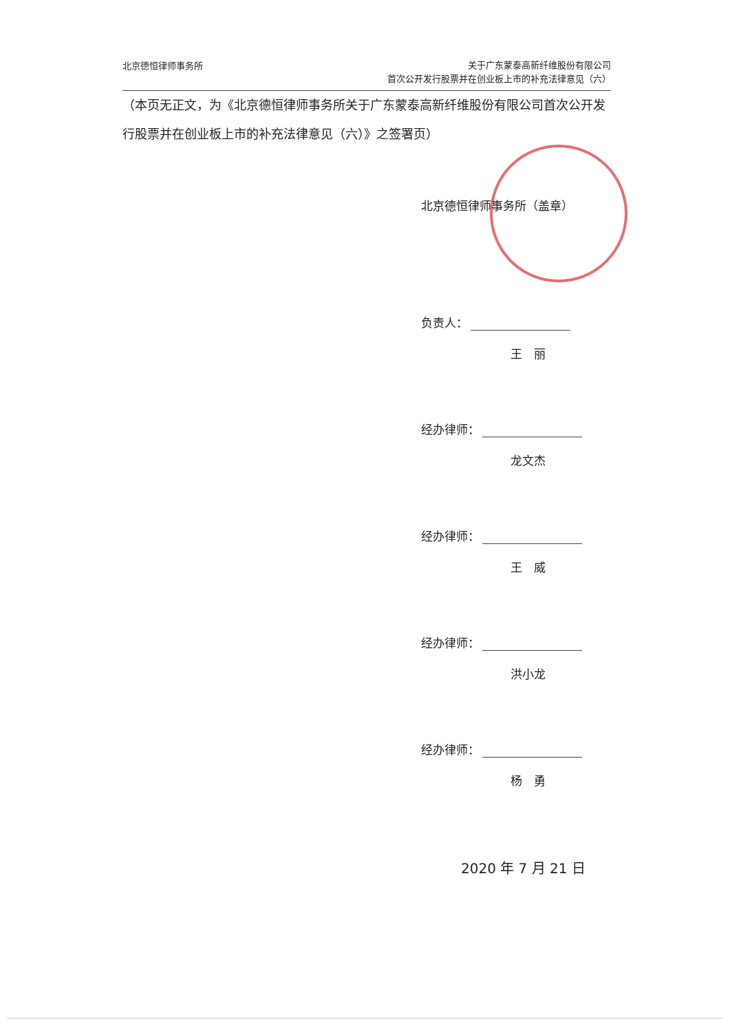北京德恒律师事务所
关于广东蒙泰高新纤维股份有限公司
首次公开发行股票并在创业板上市的补充法律意见（六）
（本页无正文，为《北京德恒律师事务所关于广东蒙泰高新纤维股份有限公司首次公开发行股票并在创业板上市的补充法律意见（六）》之签署页）
北京德恒律师事务所（盖章）
负责人：
王　丽
经办律师：
龙文杰
经办律师：
王　威
经办律师：
洪小龙
经办律师：
杨　勇
2020 年 7 月 21 日